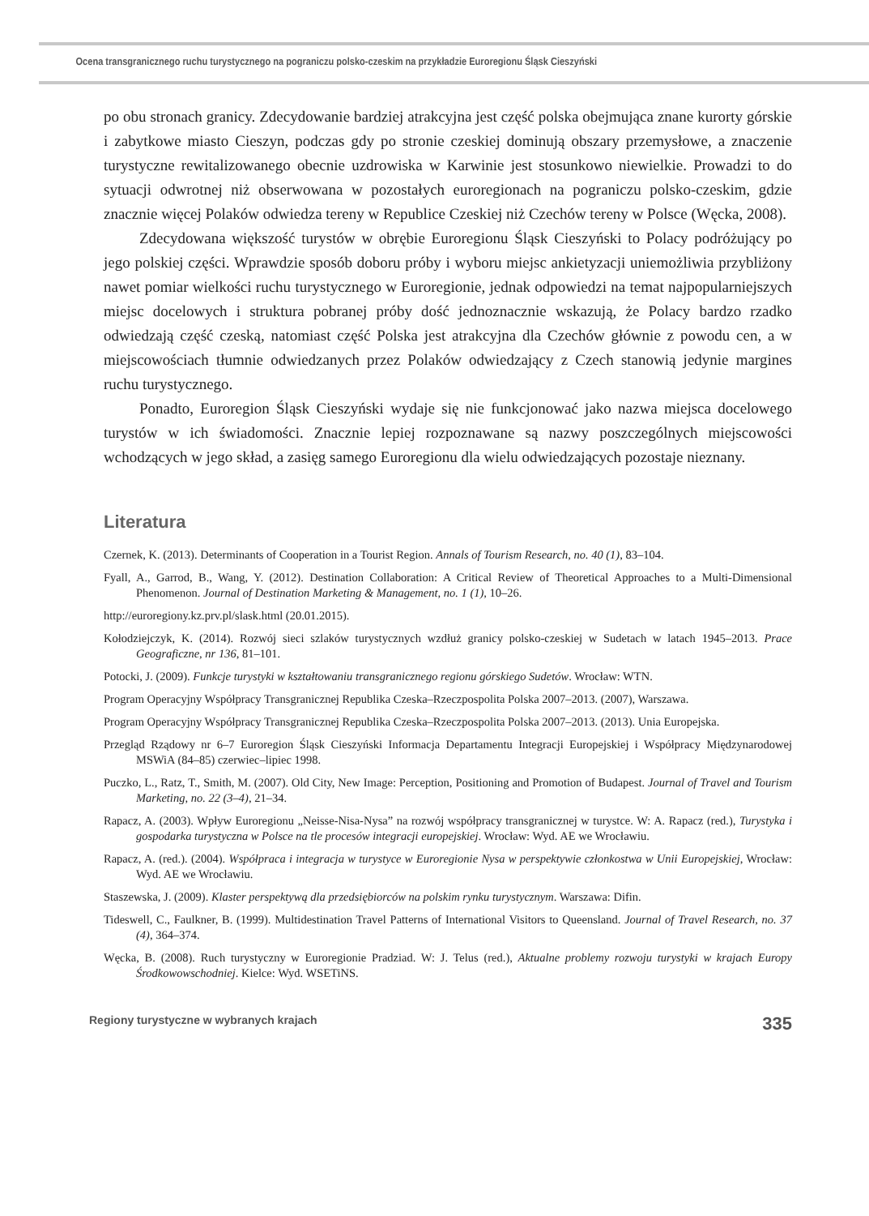Ocena transgranicznego ruchu turystycznego na pograniczu polsko-czeskim na przykładzie Euroregionu Śląsk Cieszyński
po obu stronach granicy. Zdecydowanie bardziej atrakcyjna jest część polska obejmująca znane kurorty górskie i zabytkowe miasto Cieszyn, podczas gdy po stronie czeskiej dominują obszary przemysłowe, a znaczenie turystyczne rewitalizowanego obecnie uzdrowiska w Karwinie jest stosunkowo niewielkie. Prowadzi to do sytuacji odwrotnej niż obserwowana w pozostałych euroregionach na pograniczu polsko-czeskim, gdzie znacznie więcej Polaków odwiedza tereny w Republice Czeskiej niż Czechów tereny w Polsce (Węcka, 2008).
Zdecydowana większość turystów w obrębie Euroregionu Śląsk Cieszyński to Polacy podróżujący po jego polskiej części. Wprawdzie sposób doboru próby i wyboru miejsc ankietyzacji uniemożliwia przybliżony nawet pomiar wielkości ruchu turystycznego w Euroregionie, jednak odpowiedzi na temat najpopularniejszych miejsc docelowych i struktura pobranej próby dość jednoznacznie wskazują, że Polacy bardzo rzadko odwiedzają część czeską, natomiast część Polska jest atrakcyjna dla Czechów głównie z powodu cen, a w miejscowościach tłumnie odwiedzanych przez Polaków odwiedzający z Czech stanowią jedynie margines ruchu turystycznego.
Ponadto, Euroregion Śląsk Cieszyński wydaje się nie funkcjonować jako nazwa miejsca docelowego turystów w ich świadomości. Znacznie lepiej rozpoznawane są nazwy poszczególnych miejscowości wchodzących w jego skład, a zasięg samego Euroregionu dla wielu odwiedzających pozostaje nieznany.
Literatura
Czernek, K. (2013). Determinants of Cooperation in a Tourist Region. Annals of Tourism Research, no. 40 (1), 83–104.
Fyall, A., Garrod, B., Wang, Y. (2012). Destination Collaboration: A Critical Review of Theoretical Approaches to a Multi-Dimensional Phenomenon. Journal of Destination Marketing & Management, no. 1 (1), 10–26.
http://euroregiony.kz.prv.pl/slask.html (20.01.2015).
Kołodziejczyk, K. (2014). Rozwój sieci szlaków turystycznych wzdłuż granicy polsko-czeskiej w Sudetach w latach 1945–2013. Prace Geograficzne, nr 136, 81–101.
Potocki, J. (2009). Funkcje turystyki w kształtowaniu transgranicznego regionu górskiego Sudetów. Wrocław: WTN.
Program Operacyjny Współpracy Transgranicznej Republika Czeska–Rzeczpospolita Polska 2007–2013. (2007), Warszawa.
Program Operacyjny Współpracy Transgranicznej Republika Czeska–Rzeczpospolita Polska 2007–2013. (2013). Unia Europejska.
Przegląd Rządowy nr 6–7 Euroregion Śląsk Cieszyński Informacja Departamentu Integracji Europejskiej i Współpracy Międzynarodowej MSWiA (84–85) czerwiec–lipiec 1998.
Puczko, L., Ratz, T., Smith, M. (2007). Old City, New Image: Perception, Positioning and Promotion of Budapest. Journal of Travel and Tourism Marketing, no. 22 (3–4), 21–34.
Rapacz, A. (2003). Wpływ Euroregionu „Neisse-Nisa-Nysa” na rozwój współpracy transgranicznej w turystce. W: A. Rapacz (red.), Turystyka i gospodarka turystyczna w Polsce na tle procesów integracji europejskiej. Wrocław: Wyd. AE we Wrocławiu.
Rapacz, A. (red.). (2004). Współpraca i integracja w turystyce w Euroregionie Nysa w perspektywie członkostwa w Unii Europejskiej, Wrocław: Wyd. AE we Wrocławiu.
Staszewska, J. (2009). Klaster perspektywą dla przedsiębiorców na polskim rynku turystycznym. Warszawa: Difin.
Tideswell, C., Faulkner, B. (1999). Multidestination Travel Patterns of International Visitors to Queensland. Journal of Travel Research, no. 37 (4), 364–374.
Węcka, B. (2008). Ruch turystyczny w Euroregionie Pradziad. W: J. Telus (red.), Aktualne problemy rozwoju turystyki w krajach Europy Środkowowschodniej. Kielce: Wyd. WSETiNS.
Regiony turystyczne w wybranych krajach 335